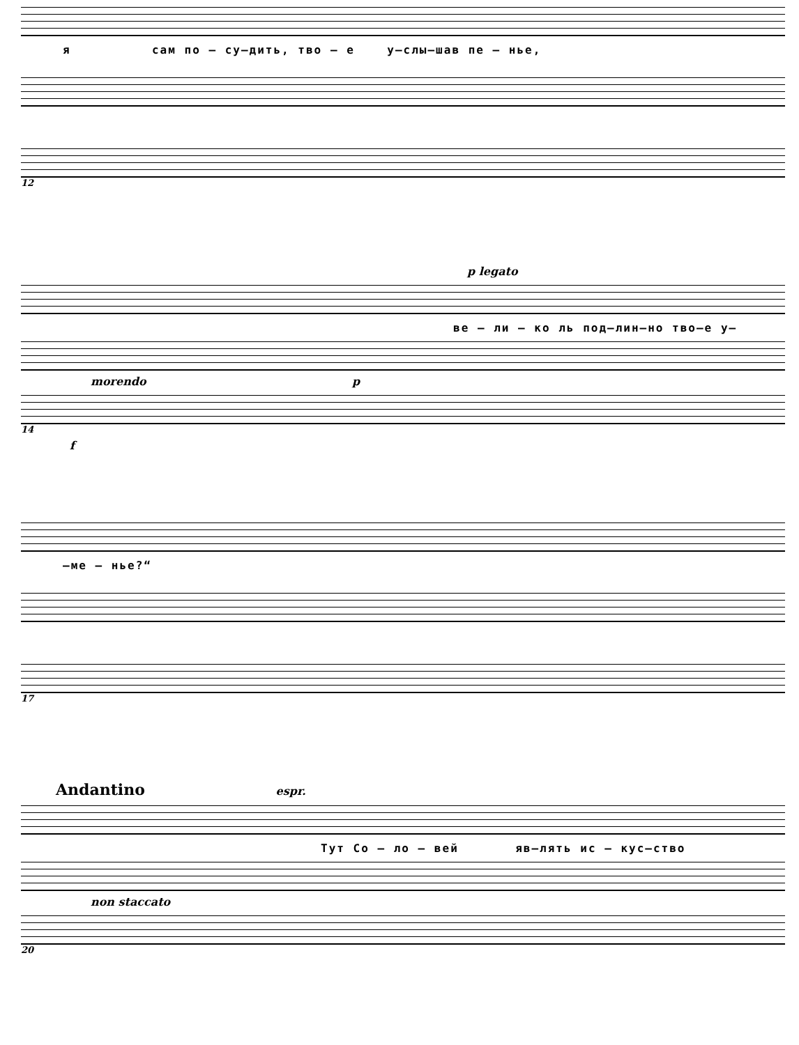я сам по – су–дить, тво – е у–слы–шав пе – нье,
12
p legato
ве – ли – ко ль под–лин–но тво–е у–
morendo p
14
f
–ме – нье?“
17
Andantino espr.
Тут Со – ло – вей яв–лять ис – кус–ство
non staccato
20